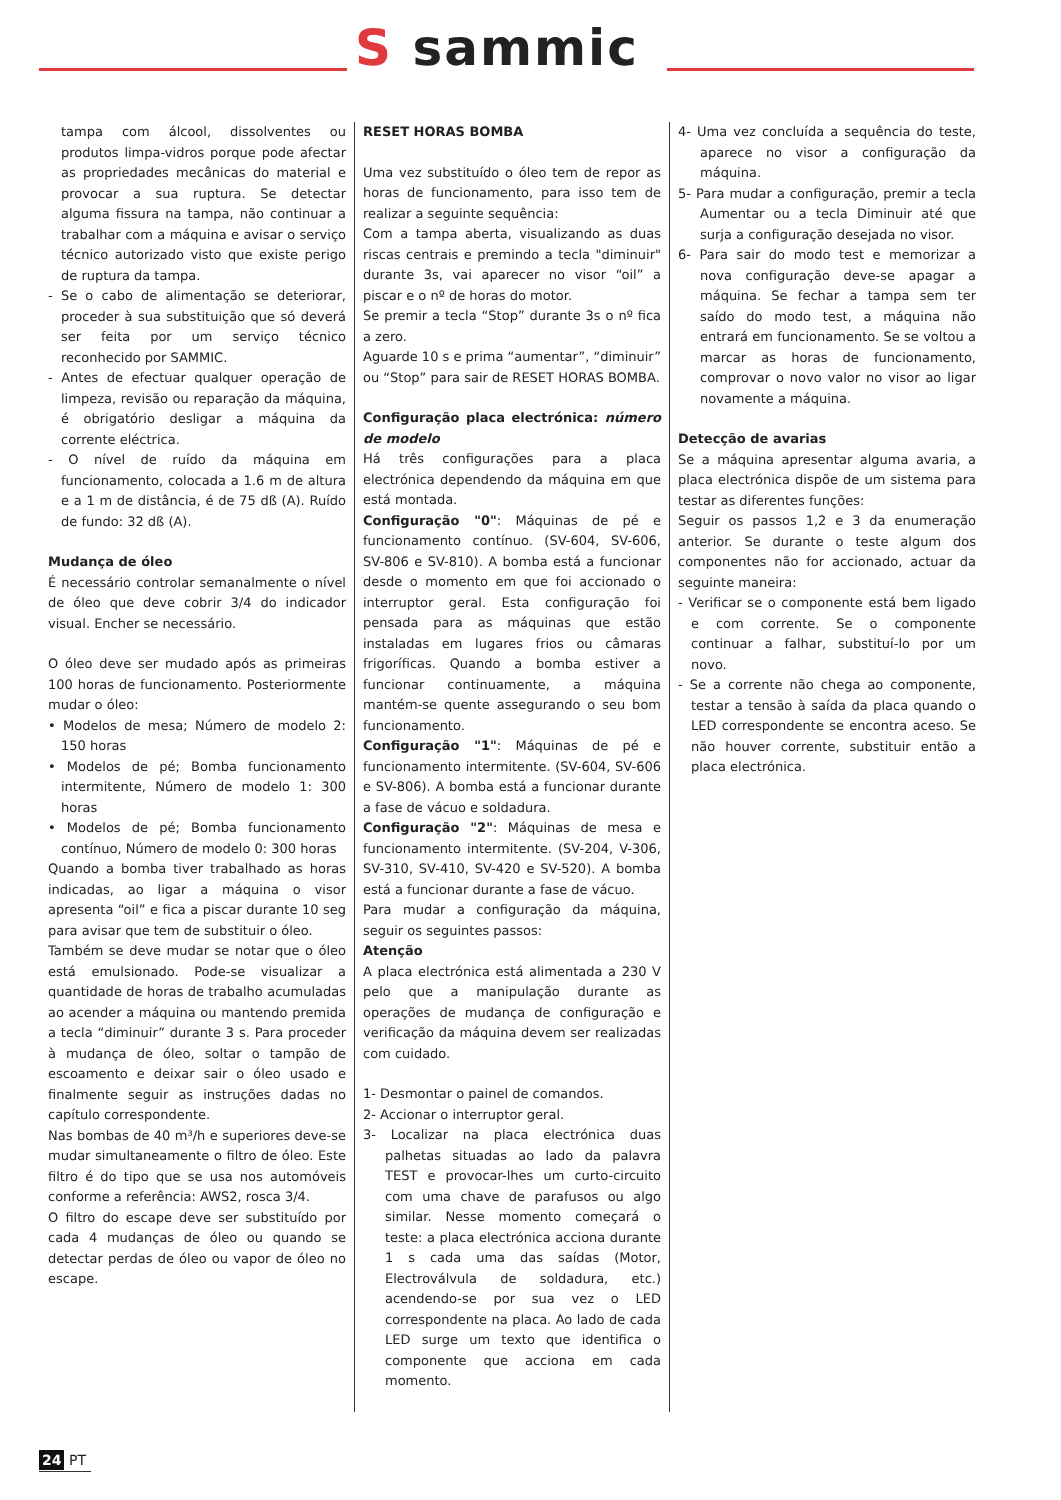S sammic
tampa com álcool, dissolventes ou produtos limpa-vidros porque pode afectar as propriedades mecânicas do material e provocar a sua ruptura. Se detectar alguma fissura na tampa, não continuar a trabalhar com a máquina e avisar o serviço técnico autorizado visto que existe perigo de ruptura da tampa.
- Se o cabo de alimentação se deteriorar, proceder à sua substituição que só deverá ser feita por um serviço técnico reconhecido por SAMMIC.
- Antes de efectuar qualquer operação de limpeza, revisão ou reparação da máquina, é obrigatório desligar a máquina da corrente eléctrica.
- O nível de ruído da máquina em funcionamento, colocada a 1.6 m de altura e a 1 m de distância, é de 75 dß (A). Ruído de fundo: 32 dß (A).
Mudança de óleo
É necessário controlar semanalmente o nível de óleo que deve cobrir 3/4 do indicador visual. Encher se necessário.
O óleo deve ser mudado após as primeiras 100 horas de funcionamento. Posteriormente mudar o óleo:
• Modelos de mesa; Número de modelo 2: 150 horas
• Modelos de pé; Bomba funcionamento intermitente, Número de modelo 1: 300 horas
• Modelos de pé; Bomba funcionamento contínuo, Número de modelo 0: 300 horas
Quando a bomba tiver trabalhado as horas indicadas, ao ligar a máquina o visor apresenta “oil” e fica a piscar durante 10 seg para avisar que tem de substituir o óleo.
Também se deve mudar se notar que o óleo está emulsionado. Pode-se visualizar a quantidade de horas de trabalho acumuladas ao acender a máquina ou mantendo premida a tecla “diminuir” durante 3 s. Para proceder à mudança de óleo, soltar o tampão de escoamento e deixar sair o óleo usado e finalmente seguir as instruções dadas no capítulo correspondente.
Nas bombas de 40 m³/h e superiores deve-se mudar simultaneamente o filtro de óleo. Este filtro é do tipo que se usa nos automóveis conforme a referência: AWS2, rosca 3/4.
O filtro do escape deve ser substituído por cada 4 mudanças de óleo ou quando se detectar perdas de óleo ou vapor de óleo no escape.
RESET HORAS BOMBA
Uma vez substituído o óleo tem de repor as horas de funcionamento, para isso tem de realizar a seguinte sequência:
Com a tampa aberta, visualizando as duas riscas centrais e premindo a tecla "diminuir" durante 3s, vai aparecer no visor “oil” a piscar e o nº de horas do motor.
Se premir a tecla “Stop” durante 3s o nº fica a zero.
Aguarde 10 s e prima “aumentar”, “diminuir” ou “Stop” para sair de RESET HORAS BOMBA.
Configuração placa electrónica: número de modelo
Há três configurações para a placa electrónica dependendo da máquina em que está montada.
Configuração "0": Máquinas de pé e funcionamento contínuo. (SV-604, SV-606, SV-806 e SV-810). A bomba está a funcionar desde o momento em que foi accionado o interruptor geral. Esta configuração foi pensada para as máquinas que estão instaladas em lugares frios ou câmaras frigoríficas. Quando a bomba estiver a funcionar continuamente, a máquina mantém-se quente assegurando o seu bom funcionamento.
Configuração "1": Máquinas de pé e funcionamento intermitente. (SV-604, SV-606 e SV-806). A bomba está a funcionar durante a fase de vácuo e soldadura.
Configuração "2": Máquinas de mesa e funcionamento intermitente. (SV-204, V-306, SV-310, SV-410, SV-420 e SV-520). A bomba está a funcionar durante a fase de vácuo.
Para mudar a configuração da máquina, seguir os seguintes passos:
Atenção
A placa electrónica está alimentada a 230 V pelo que a manipulação durante as operações de mudança de configuração e verificação da máquina devem ser realizadas com cuidado.
1- Desmontar o painel de comandos.
2- Accionar o interruptor geral.
3- Localizar na placa electrónica duas palhetas situadas ao lado da palavra TEST e provocar-lhes um curto-circuito com uma chave de parafusos ou algo similar. Nesse momento começará o teste: a placa electrónica acciona durante 1 s cada uma das saídas (Motor, Electroválvula de soldadura, etc.) acendendo-se por sua vez o LED correspondente na placa. Ao lado de cada LED surge um texto que identifica o componente que acciona em cada momento.
4- Uma vez concluída a sequência do teste, aparece no visor a configuração da máquina.
5- Para mudar a configuração, premir a tecla Aumentar ou a tecla Diminuir até que surja a configuração desejada no visor.
6- Para sair do modo test e memorizar a nova configuração deve-se apagar a máquina. Se fechar a tampa sem ter saído do modo test, a máquina não entrará em funcionamento. Se se voltou a marcar as horas de funcionamento, comprovar o novo valor no visor ao ligar novamente a máquina.
Detecção de avarias
Se a máquina apresentar alguma avaria, a placa electrónica dispõe de um sistema para testar as diferentes funções:
Seguir os passos 1,2 e 3 da enumeração anterior. Se durante o teste algum dos componentes não for accionado, actuar da seguinte maneira:
- Verificar se o componente está bem ligado e com corrente. Se o componente continuar a falhar, substituí-lo por um novo.
- Se a corrente não chega ao componente, testar a tensão à saída da placa quando o LED correspondente se encontra aceso. Se não houver corrente, substituir então a placa electrónica.
24 PT